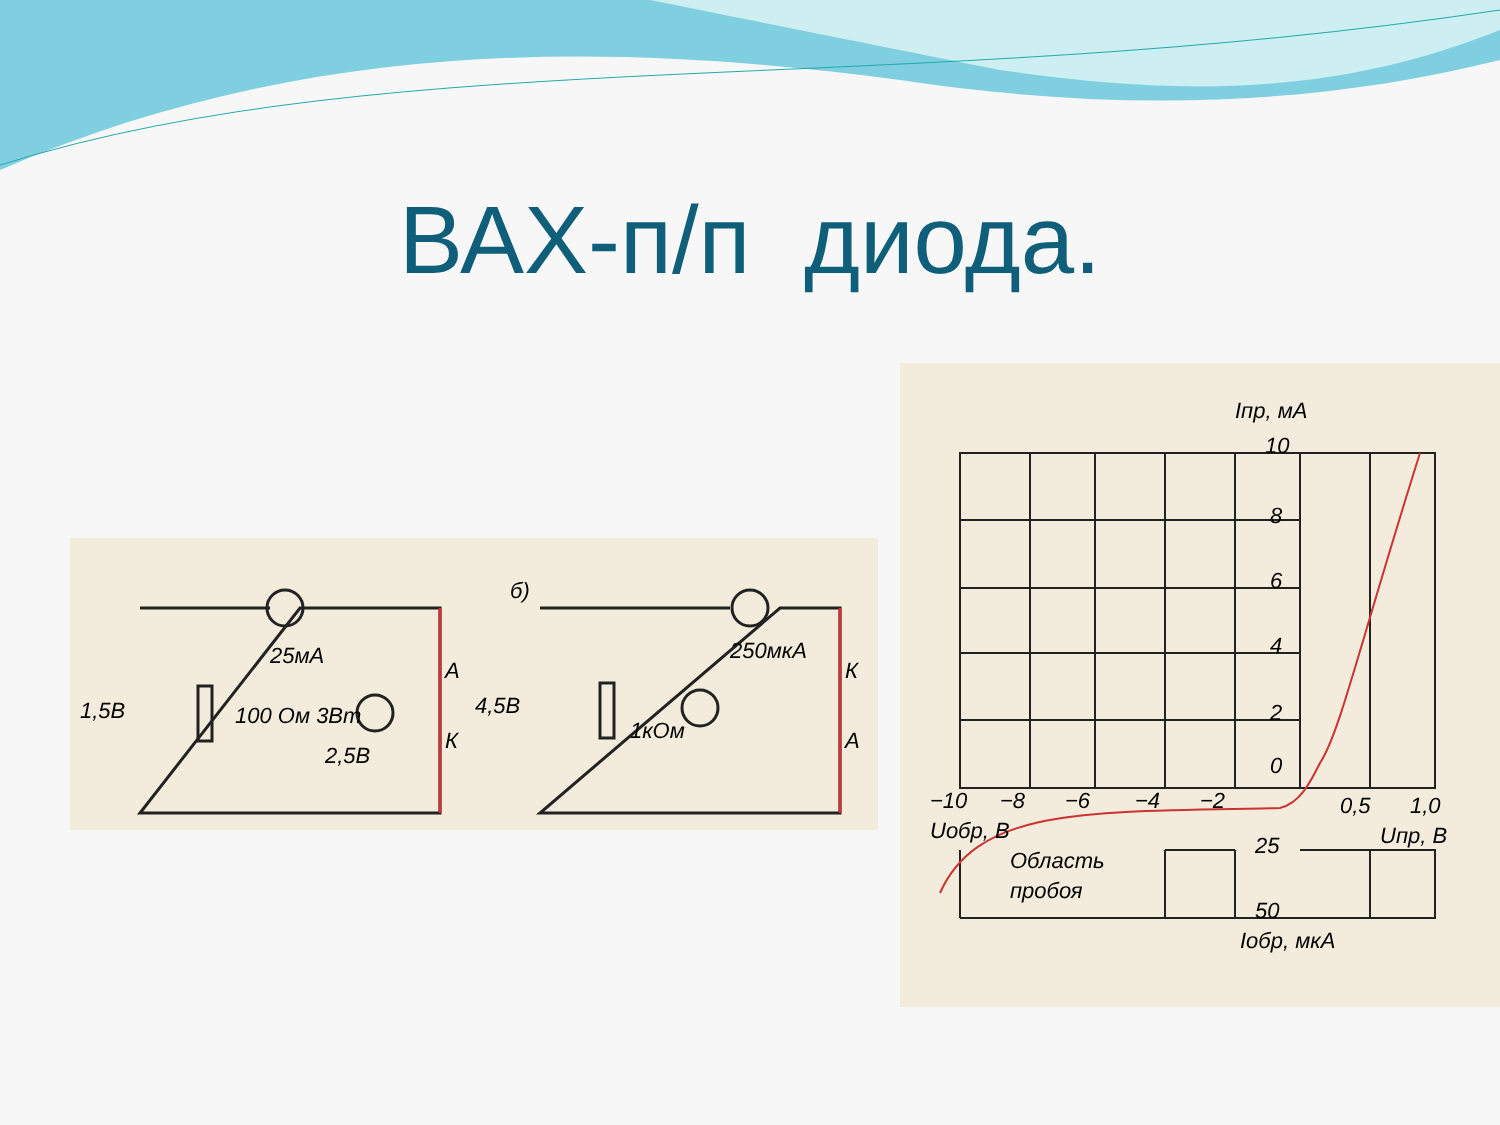ВАХ-п/п диода.
25мА
1,5В
100 Ом 3Вт
2,5В
4,5В
1кОм
250мкА
б)
А
К
К
А
Iпр, мА
10
8
6
4
2
0
−10
−8
−6
−4
−2
0,5
1,0
Uобр, В
Uпр, В
25
50
Область
пробоя
Iобр, мкА